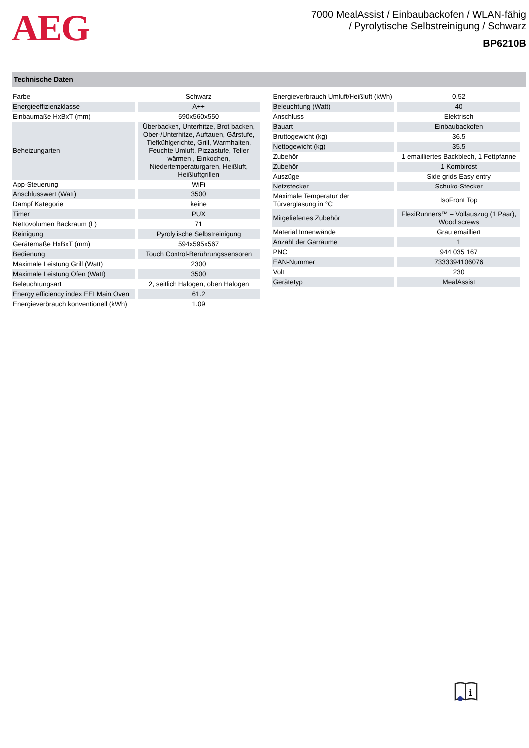AEG
7000 MealAssist / Einbaubackofen / WLAN-fähig
/ Pyrolytische Selbstreinigung / Schwarz
BP6210B
Technische Daten
| Farbe | Schwarz |
| Energieeffizienzklasse | A++ |
| Einbaumaße HxBxT (mm) | 590x560x550 |
| Beheizungarten | Überbacken, Unterhitze, Brot backen, Ober-/Unterhitze, Auftauen, Gärstufe, Tiefkühlgerichte, Grill, Warmhalten, Feuchte Umluft, Pizzastufe, Teller wärmen , Einkochen, Niedertemperaturgaren, Heißluft, Heißluftgrillen |
| App-Steuerung | WiFi |
| Anschlusswert (Watt) | 3500 |
| Dampf Kategorie | keine |
| Timer | PUX |
| Nettovolumen Backraum (L) | 71 |
| Reinigung | Pyrolytische Selbstreinigung |
| Gerätemaße HxBxT (mm) | 594x595x567 |
| Bedienung | Touch Control-Berührungssensoren |
| Maximale Leistung Grill (Watt) | 2300 |
| Maximale Leistung Ofen (Watt) | 3500 |
| Beleuchtungsart | 2, seitlich Halogen, oben Halogen |
| Energy efficiency index EEI Main Oven | 61.2 |
| Energieverbrauch konventionell (kWh) | 1.09 |
| Energieverbrauch Umluft/Heißluft (kWh) | 0.52 |
| Beleuchtung (Watt) | 40 |
| Anschluss | Elektrisch |
| Bauart | Einbaubackofen |
| Bruttogewicht (kg) | 36.5 |
| Nettogewicht (kg) | 35.5 |
| Zubehör | 1 emailliertes Backblech, 1 Fettpfanne |
| Zubehör | 1 Kombirost |
| Auszüge | Side grids Easy entry |
| Netzstecker | Schuko-Stecker |
| Maximale Temperatur der Türverglasung in °C | IsoFront Top |
| Mitgeliefertes Zubehör | FlexiRunners™ – Vollauszug (1 Paar), Wood screws |
| Material Innenwände | Grau emailliert |
| Anzahl der Garräume | 1 |
| PNC | 944 035 167 |
| EAN-Nummer | 7333394106076 |
| Volt | 230 |
| Gerätetyp | MealAssist |
i